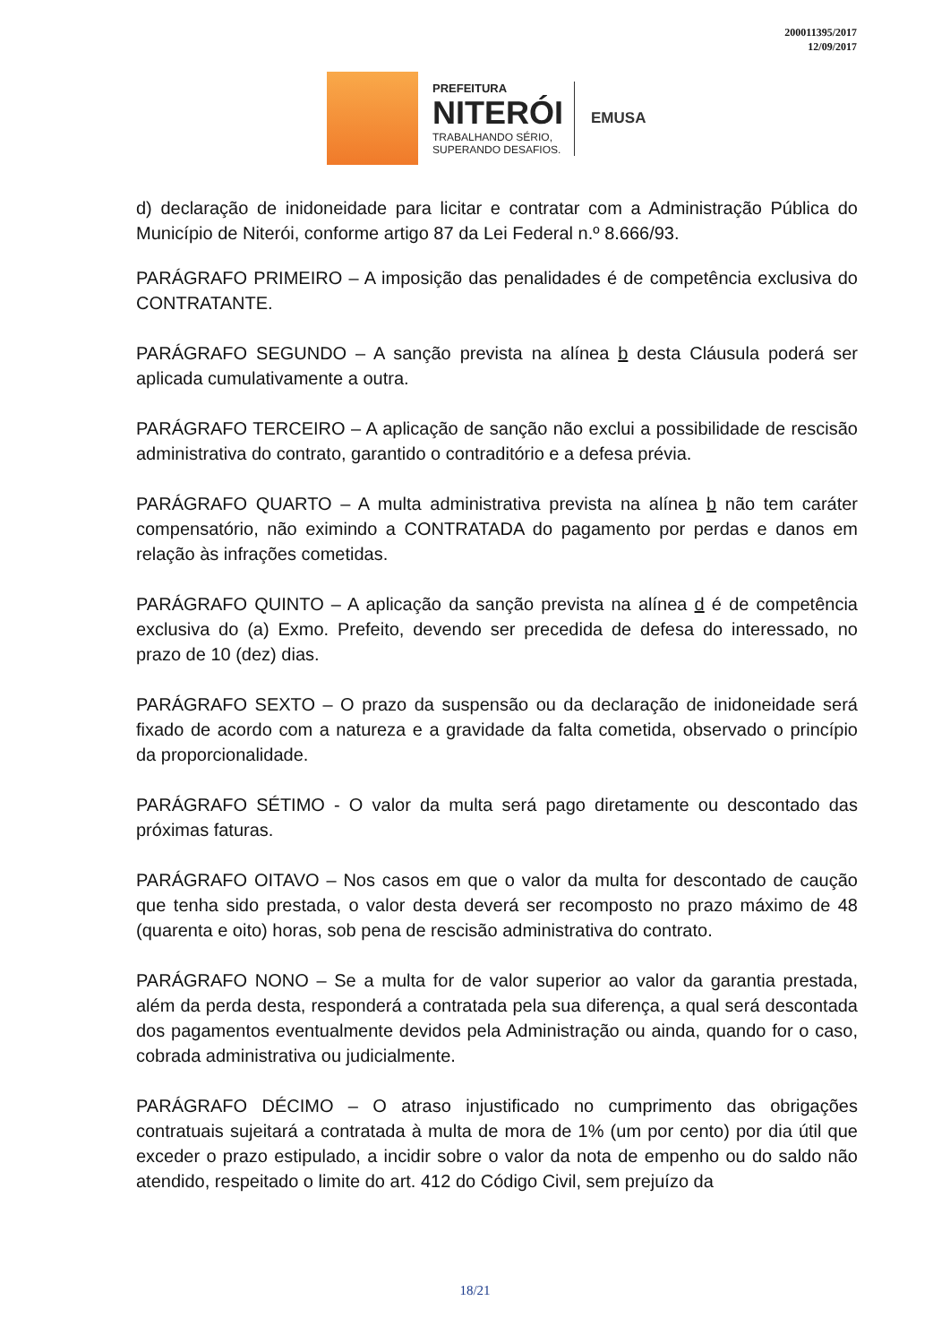200011395/2017
12/09/2017
PREFEITURA
NITERÓI
TRABALHANDO SÉRIO,
SUPERANDO DESAFIOS.
EMUSA
d) declaração de inidoneidade para licitar e contratar com a Administração Pública do Município de Niterói, conforme artigo 87 da Lei Federal n.º 8.666/93.
PARÁGRAFO PRIMEIRO – A imposição das penalidades é de competência exclusiva do CONTRATANTE.
PARÁGRAFO SEGUNDO – A sanção prevista na alínea b desta Cláusula poderá ser aplicada cumulativamente a outra.
PARÁGRAFO TERCEIRO – A aplicação de sanção não exclui a possibilidade de rescisão administrativa do contrato, garantido o contraditório e a defesa prévia.
PARÁGRAFO QUARTO – A multa administrativa prevista na alínea b não tem caráter compensatório, não eximindo a CONTRATADA do pagamento por perdas e danos em relação às infrações cometidas.
PARÁGRAFO QUINTO – A aplicação da sanção prevista na alínea d é de competência exclusiva do (a) Exmo. Prefeito, devendo ser precedida de defesa do interessado, no prazo de 10 (dez) dias.
PARÁGRAFO SEXTO – O prazo da suspensão ou da declaração de inidoneidade será fixado de acordo com a natureza e a gravidade da falta cometida, observado o princípio da proporcionalidade.
PARÁGRAFO SÉTIMO - O valor da multa será pago diretamente ou descontado das próximas faturas.
PARÁGRAFO OITAVO – Nos casos em que o valor da multa for descontado de caução que tenha sido prestada, o valor desta deverá ser recomposto no prazo máximo de 48 (quarenta e oito) horas, sob pena de rescisão administrativa do contrato.
PARÁGRAFO NONO – Se a multa for de valor superior ao valor da garantia prestada, além da perda desta, responderá a contratada pela sua diferença, a qual será descontada dos pagamentos eventualmente devidos pela Administração ou ainda, quando for o caso, cobrada administrativa ou judicialmente.
PARÁGRAFO DÉCIMO – O atraso injustificado no cumprimento das obrigações contratuais sujeitará a contratada à multa de mora de 1% (um por cento) por dia útil que exceder o prazo estipulado, a incidir sobre o valor da nota de empenho ou do saldo não atendido, respeitado o limite do art. 412 do Código Civil, sem prejuízo da
18/21